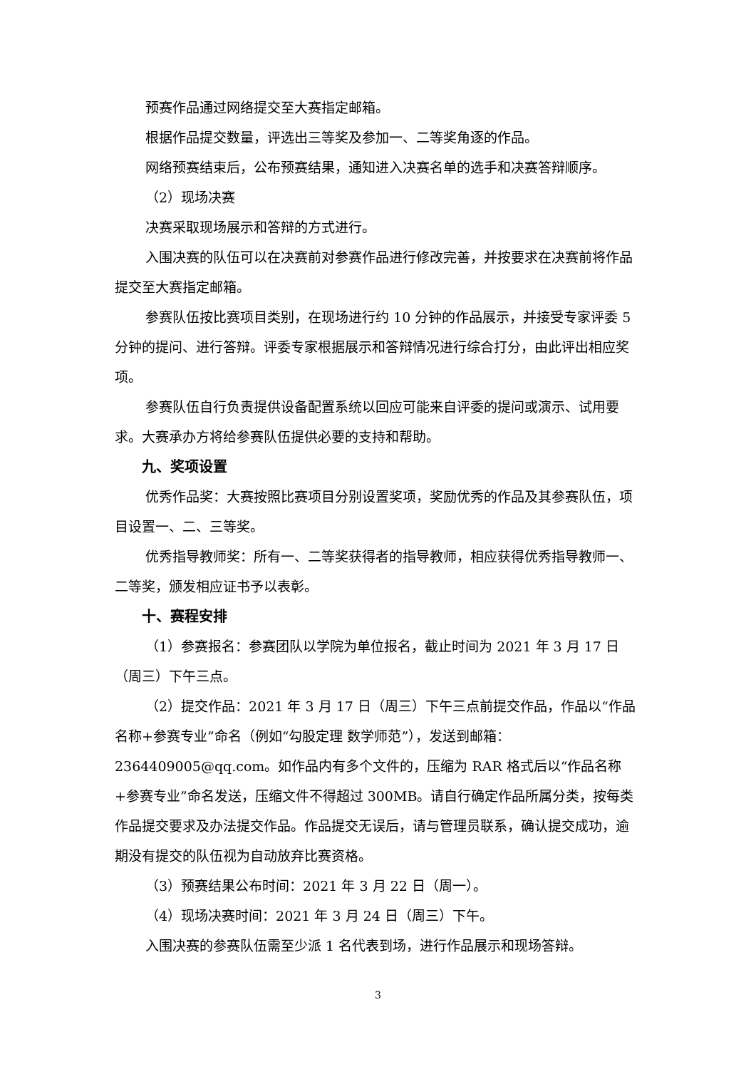预赛作品通过网络提交至大赛指定邮箱。
根据作品提交数量，评选出三等奖及参加一、二等奖角逐的作品。
网络预赛结束后，公布预赛结果，通知进入决赛名单的选手和决赛答辩顺序。
（2）现场决赛
决赛采取现场展示和答辩的方式进行。
入围决赛的队伍可以在决赛前对参赛作品进行修改完善，并按要求在决赛前将作品提交至大赛指定邮箱。
参赛队伍按比赛项目类别，在现场进行约 10 分钟的作品展示，并接受专家评委 5 分钟的提问、进行答辩。评委专家根据展示和答辩情况进行综合打分，由此评出相应奖项。
参赛队伍自行负责提供设备配置系统以回应可能来自评委的提问或演示、试用要求。大赛承办方将给参赛队伍提供必要的支持和帮助。
九、奖项设置
优秀作品奖：大赛按照比赛项目分别设置奖项，奖励优秀的作品及其参赛队伍，项目设置一、二、三等奖。
优秀指导教师奖：所有一、二等奖获得者的指导教师，相应获得优秀指导教师一、二等奖，颁发相应证书予以表彰。
十、赛程安排
（1）参赛报名：参赛团队以学院为单位报名，截止时间为 2021 年 3 月 17 日（周三）下午三点。
（2）提交作品：2021 年 3 月 17 日（周三）下午三点前提交作品，作品以“作品名称+参赛专业”命名（例如“勾股定理 数学师范”），发送到邮箱：2364409005@qq.com。如作品内有多个文件的，压缩为 RAR 格式后以“作品名称+参赛专业”命名发送，压缩文件不得超过 300MB。请自行确定作品所属分类，按每类作品提交要求及办法提交作品。作品提交无误后，请与管理员联系，确认提交成功，逾期没有提交的队伍视为自动放弃比赛资格。
（3）预赛结果公布时间：2021 年 3 月 22 日（周一）。
（4）现场决赛时间：2021 年 3 月 24 日（周三）下午。
入围决赛的参赛队伍需至少派 1 名代表到场，进行作品展示和现场答辩。
3